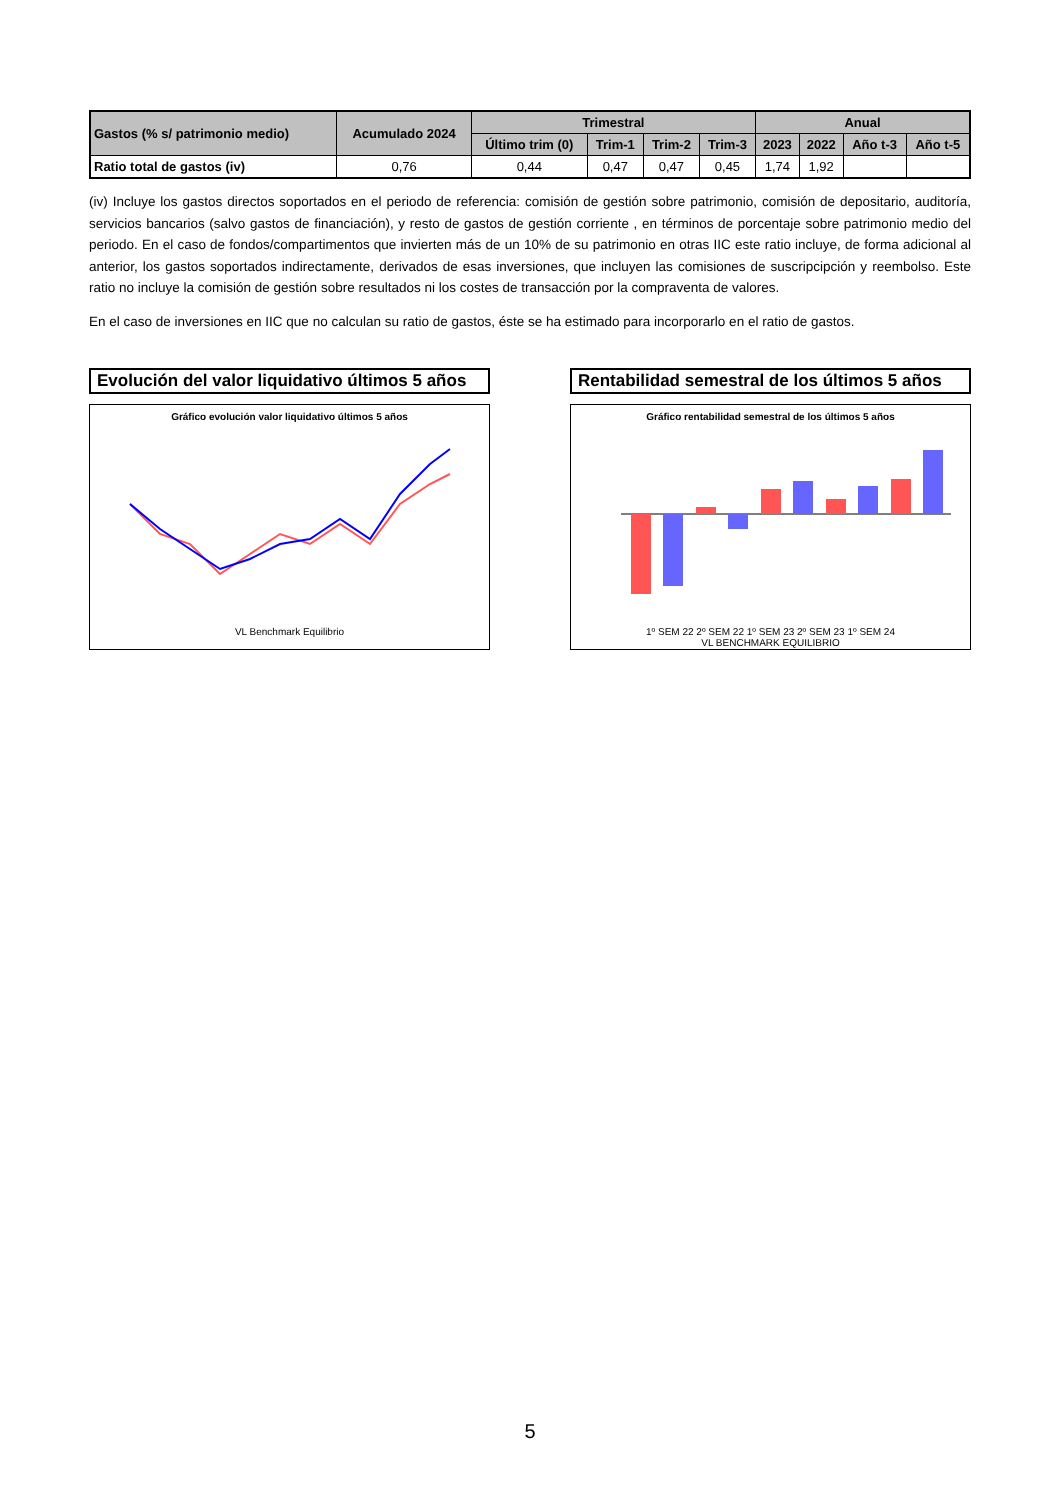| Gastos (% s/ patrimonio medio) | Acumulado 2024 | Trimestral | | | | Anual | | | |
| --- | --- | --- | --- | --- | --- | --- | --- | --- | --- |
| | | Último trim (0) | Trim-1 | Trim-2 | Trim-3 | 2023 | 2022 | Año t-3 | Año t-5 |
| Ratio total de gastos (iv) | 0,76 | 0,44 | 0,47 | 0,47 | 0,45 | 1,74 | 1,92 | | |
(iv) Incluye los gastos directos soportados en el periodo de referencia: comisión de gestión sobre patrimonio, comisión de depositario, auditoría, servicios bancarios (salvo gastos de financiación), y resto de gastos de gestión corriente , en términos de porcentaje sobre patrimonio medio del periodo. En el caso de fondos/compartimentos que invierten más de un 10% de su patrimonio en otras IIC este ratio incluye, de forma adicional al anterior, los gastos soportados indirectamente, derivados de esas inversiones, que incluyen las comisiones de suscripcipción y reembolso. Este ratio no incluye la comisión de gestión sobre resultados ni los costes de transacción por la compraventa de valores.
En el caso de inversiones en IIC que no calculan su ratio de gastos, éste se ha estimado para incorporarlo en el ratio de gastos.
Evolución del valor liquidativo últimos 5 años
Gráfico evolución valor liquidativo últimos 5 años
VL Benchmark Equilibrio
Rentabilidad semestral de los últimos 5 años
Gráfico rentabilidad semestral de los últimos 5 años
1º SEM 22 2º SEM 22 1º SEM 23 2º SEM 23 1º SEM 24
VL BENCHMARK EQUILIBRIO
5